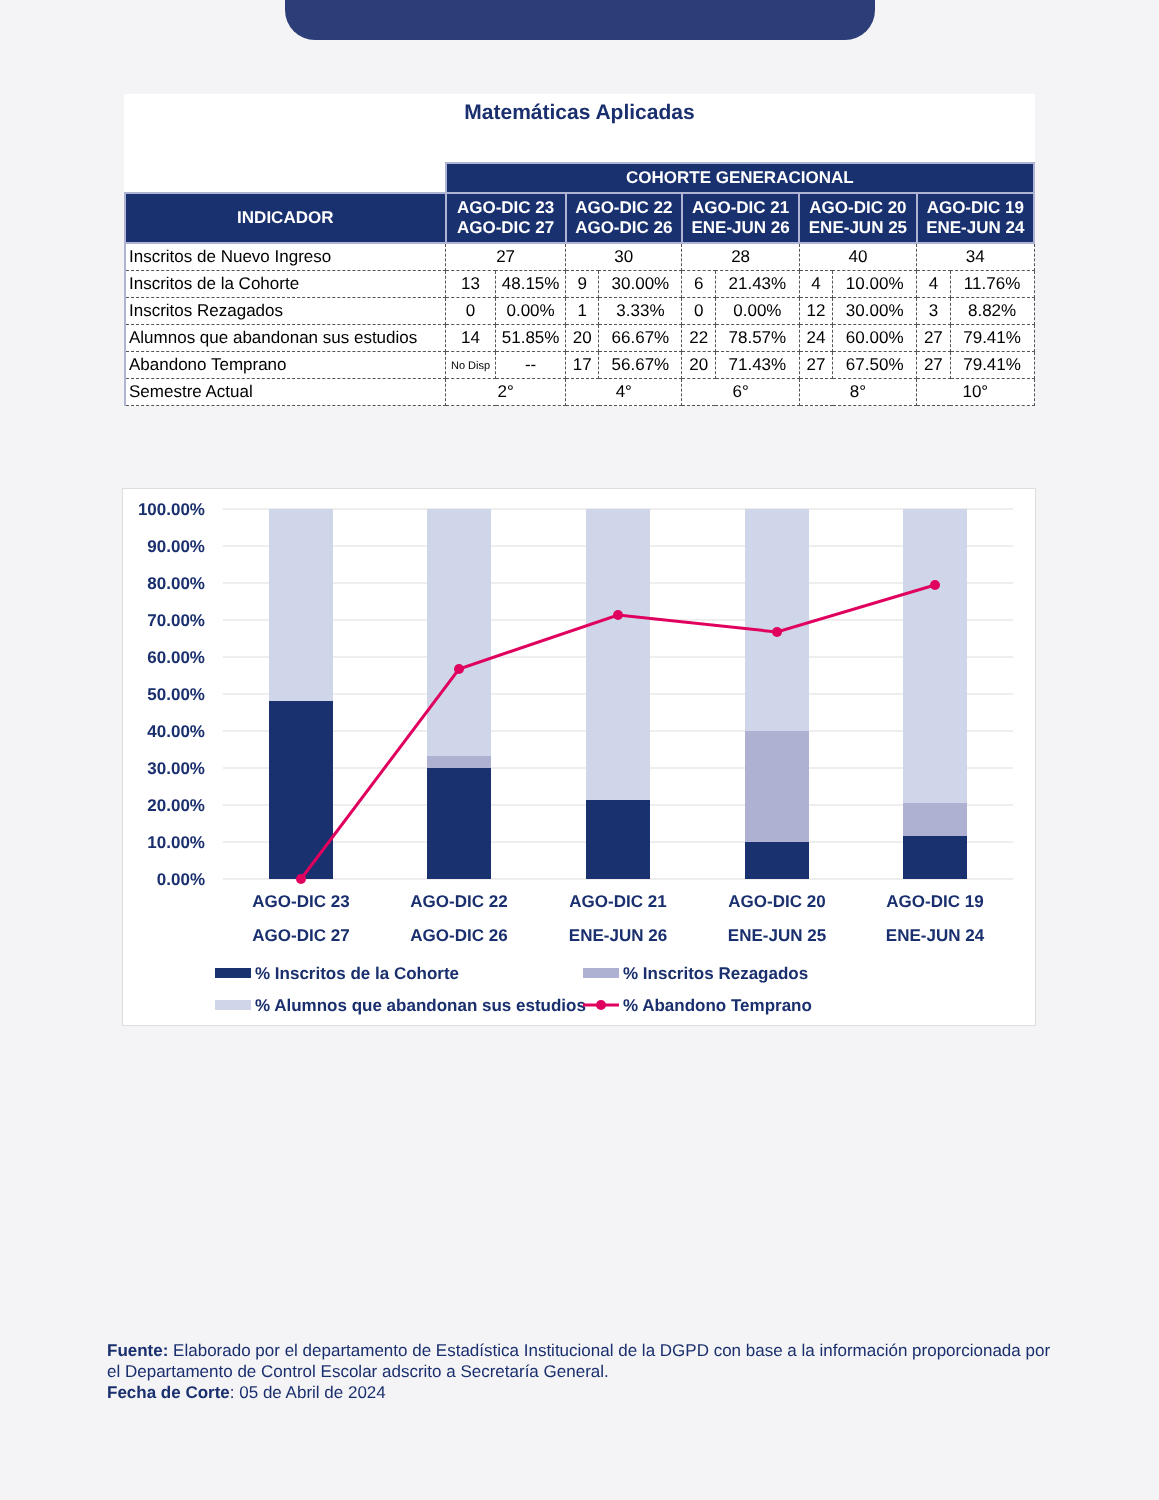Matemáticas Aplicadas
| | COHORTE GENERACIONAL | | | | | | | | | |
| INDICADOR | AGO-DIC 23 AGO-DIC 27 | | AGO-DIC 22 AGO-DIC 26 | | AGO-DIC 21 ENE-JUN 26 | | AGO-DIC 20 ENE-JUN 25 | | AGO-DIC 19 ENE-JUN 24 | |
| Inscritos de Nuevo Ingreso | 27 | | 30 | | 28 | | 40 | | 34 | |
| Inscritos de la Cohorte | 13 | 48.15% | 9 | 30.00% | 6 | 21.43% | 4 | 10.00% | 4 | 11.76% |
| Inscritos Rezagados | 0 | 0.00% | 1 | 3.33% | 0 | 0.00% | 12 | 30.00% | 3 | 8.82% |
| Alumnos que abandonan sus estudios | 14 | 51.85% | 20 | 66.67% | 22 | 78.57% | 24 | 60.00% | 27 | 79.41% |
| Abandono Temprano | No Disp | -- | 17 | 56.67% | 20 | 71.43% | 27 | 67.50% | 27 | 79.41% |
| Semestre Actual | 2° | | 4° | | 6° | | 8° | | 10° | |
100.00%
90.00%
80.00%
70.00%
60.00%
50.00%
40.00%
30.00%
20.00%
10.00%
0.00%
AGO-DIC 23
AGO-DIC 27
AGO-DIC 22
AGO-DIC 26
AGO-DIC 21
ENE-JUN 26
AGO-DIC 20
ENE-JUN 25
AGO-DIC 19
ENE-JUN 24
% Inscritos de la Cohorte
% Inscritos Rezagados
% Alumnos que abandonan sus estudios
% Abandono Temprano
Fuente: Elaborado por el departamento de Estadística Institucional de la DGPD con base a la información proporcionada por el Departamento de Control Escolar adscrito a Secretaría General.
Fecha de Corte: 05 de Abril de 2024